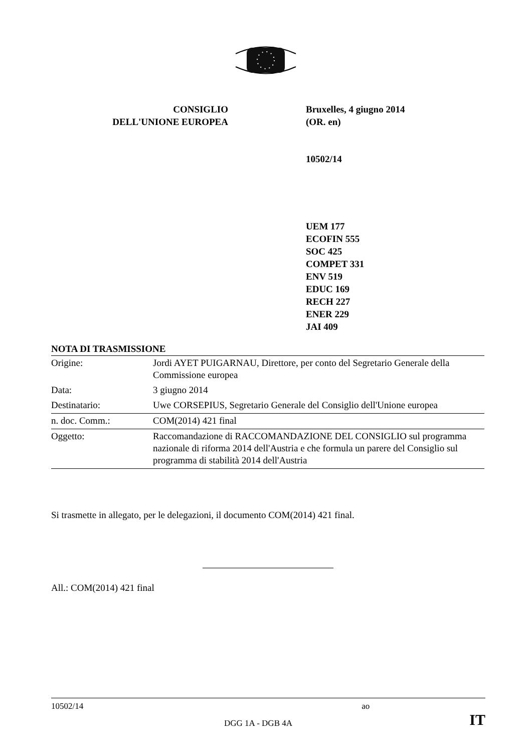CONSIGLIO
DELL'UNIONE EUROPEA
Bruxelles, 4 giugno 2014
(OR. en)
10502/14
UEM 177
ECOFIN 555
SOC 425
COMPET 331
ENV 519
EDUC 169
RECH 227
ENER 229
JAI 409
NOTA DI TRASMISSIONE
| Origine: | Jordi AYET PUIGARNAU, Direttore, per conto del Segretario Generale della Commissione europea |
| Data: | 3 giugno 2014 |
| Destinatario: | Uwe CORSEPIUS, Segretario Generale del Consiglio dell'Unione europea |
| n. doc. Comm.: | COM(2014) 421 final |
| Oggetto: | Raccomandazione di RACCOMANDAZIONE DEL CONSIGLIO sul programma nazionale di riforma 2014 dell'Austria e che formula un parere del Consiglio sul programma di stabilità 2014 dell'Austria |
Si trasmette in allegato, per le delegazioni, il documento COM(2014) 421 final.
All.: COM(2014) 421 final
10502/14 ao
DGG 1A - DGB 4A IT